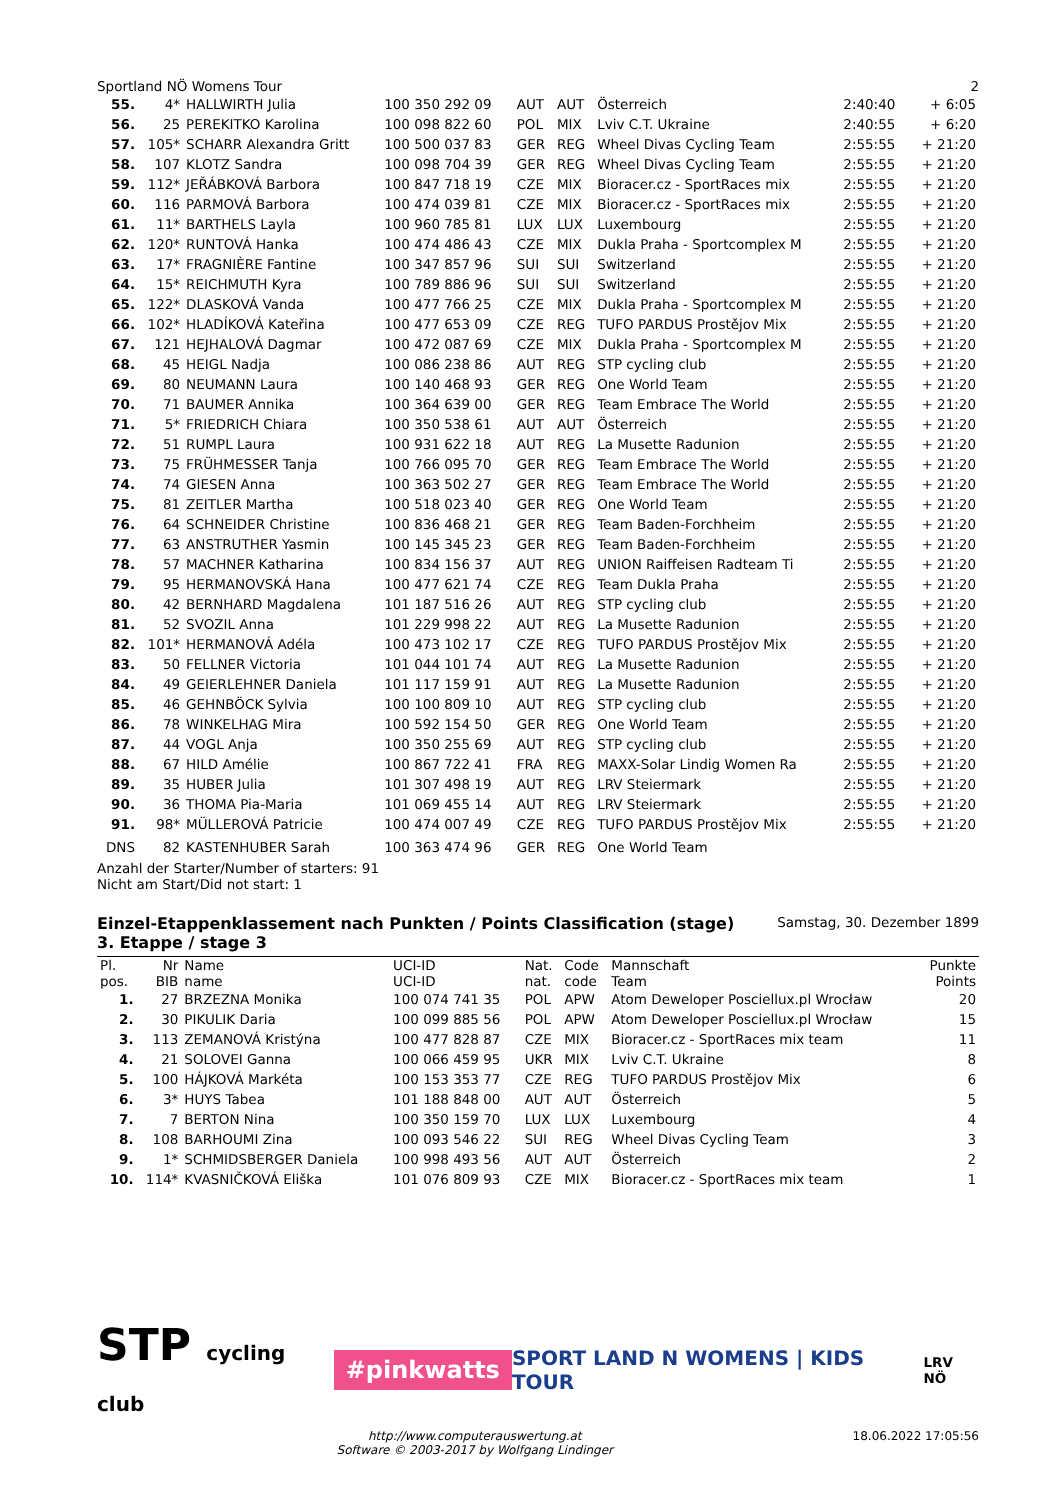Sportland NÖ Womens Tour 2
| 55. | 4* | HALLWIRTH Julia | 100 350 292 09 | AUT | AUT | Österreich | 2:40:40 | + 6:05 |
| 56. | 25 | PEREKITKO Karolina | 100 098 822 60 | POL | MIX | Lviv C.T. Ukraine | 2:40:55 | + 6:20 |
| 57. | 105* | SCHARR Alexandra Gritt | 100 500 037 83 | GER | REG | Wheel Divas Cycling Team | 2:55:55 | + 21:20 |
| 58. | 107 | KLOTZ Sandra | 100 098 704 39 | GER | REG | Wheel Divas Cycling Team | 2:55:55 | + 21:20 |
| 59. | 112* | JEŘÁBKOVÁ Barbora | 100 847 718 19 | CZE | MIX | Bioracer.cz - SportRaces mix | 2:55:55 | + 21:20 |
| 60. | 116 | PARMOVÁ Barbora | 100 474 039 81 | CZE | MIX | Bioracer.cz - SportRaces mix | 2:55:55 | + 21:20 |
| 61. | 11* | BARTHELS Layla | 100 960 785 81 | LUX | LUX | Luxembourg | 2:55:55 | + 21:20 |
| 62. | 120* | RUNTOVÁ Hanka | 100 474 486 43 | CZE | MIX | Dukla Praha - Sportcomplex M | 2:55:55 | + 21:20 |
| 63. | 17* | FRAGNIÈRE Fantine | 100 347 857 96 | SUI | SUI | Switzerland | 2:55:55 | + 21:20 |
| 64. | 15* | REICHMUTH Kyra | 100 789 886 96 | SUI | SUI | Switzerland | 2:55:55 | + 21:20 |
| 65. | 122* | DLASKOVÁ Vanda | 100 477 766 25 | CZE | MIX | Dukla Praha - Sportcomplex M | 2:55:55 | + 21:20 |
| 66. | 102* | HLADÍKOVÁ Kateřina | 100 477 653 09 | CZE | REG | TUFO PARDUS Prostějov Mix | 2:55:55 | + 21:20 |
| 67. | 121 | HEJHALOVÁ Dagmar | 100 472 087 69 | CZE | MIX | Dukla Praha - Sportcomplex M | 2:55:55 | + 21:20 |
| 68. | 45 | HEIGL Nadja | 100 086 238 86 | AUT | REG | STP cycling club | 2:55:55 | + 21:20 |
| 69. | 80 | NEUMANN Laura | 100 140 468 93 | GER | REG | One World Team | 2:55:55 | + 21:20 |
| 70. | 71 | BAUMER Annika | 100 364 639 00 | GER | REG | Team Embrace The World | 2:55:55 | + 21:20 |
| 71. | 5* | FRIEDRICH Chiara | 100 350 538 61 | AUT | AUT | Österreich | 2:55:55 | + 21:20 |
| 72. | 51 | RUMPL Laura | 100 931 622 18 | AUT | REG | La Musette Radunion | 2:55:55 | + 21:20 |
| 73. | 75 | FRÜHMESSER Tanja | 100 766 095 70 | GER | REG | Team Embrace The World | 2:55:55 | + 21:20 |
| 74. | 74 | GIESEN Anna | 100 363 502 27 | GER | REG | Team Embrace The World | 2:55:55 | + 21:20 |
| 75. | 81 | ZEITLER Martha | 100 518 023 40 | GER | REG | One World Team | 2:55:55 | + 21:20 |
| 76. | 64 | SCHNEIDER Christine | 100 836 468 21 | GER | REG | Team Baden-Forchheim | 2:55:55 | + 21:20 |
| 77. | 63 | ANSTRUTHER Yasmin | 100 145 345 23 | GER | REG | Team Baden-Forchheim | 2:55:55 | + 21:20 |
| 78. | 57 | MACHNER Katharina | 100 834 156 37 | AUT | REG | UNION Raiffeisen Radteam Ti | 2:55:55 | + 21:20 |
| 79. | 95 | HERMANOVSKÁ Hana | 100 477 621 74 | CZE | REG | Team Dukla Praha | 2:55:55 | + 21:20 |
| 80. | 42 | BERNHARD Magdalena | 101 187 516 26 | AUT | REG | STP cycling club | 2:55:55 | + 21:20 |
| 81. | 52 | SVOZIL Anna | 101 229 998 22 | AUT | REG | La Musette Radunion | 2:55:55 | + 21:20 |
| 82. | 101* | HERMANOVÁ Adéla | 100 473 102 17 | CZE | REG | TUFO PARDUS Prostějov Mix | 2:55:55 | + 21:20 |
| 83. | 50 | FELLNER Victoria | 101 044 101 74 | AUT | REG | La Musette Radunion | 2:55:55 | + 21:20 |
| 84. | 49 | GEIERLEHNER Daniela | 101 117 159 91 | AUT | REG | La Musette Radunion | 2:55:55 | + 21:20 |
| 85. | 46 | GEHNBÖCK Sylvia | 100 100 809 10 | AUT | REG | STP cycling club | 2:55:55 | + 21:20 |
| 86. | 78 | WINKELHAG Mira | 100 592 154 50 | GER | REG | One World Team | 2:55:55 | + 21:20 |
| 87. | 44 | VOGL Anja | 100 350 255 69 | AUT | REG | STP cycling club | 2:55:55 | + 21:20 |
| 88. | 67 | HILD Amélie | 100 867 722 41 | FRA | REG | MAXX-Solar Lindig Women Ra | 2:55:55 | + 21:20 |
| 89. | 35 | HUBER Julia | 101 307 498 19 | AUT | REG | LRV Steiermark | 2:55:55 | + 21:20 |
| 90. | 36 | THOMA Pia-Maria | 101 069 455 14 | AUT | REG | LRV Steiermark | 2:55:55 | + 21:20 |
| 91. | 98* | MÜLLEROVÁ Patricie | 100 474 007 49 | CZE | REG | TUFO PARDUS Prostějov Mix | 2:55:55 | + 21:20 |
| DNS | 82 | KASTENHUBER Sarah | 100 363 474 96 | GER | REG | One World Team | | |
Anzahl der Starter/Number of starters: 91
Nicht am Start/Did not start: 1
Einzel-Etappenklassement nach Punkten / Points Classification (stage) Samstag, 30. Dezember 1899
3. Etappe / stage 3
| Pl. pos. | Nr BIB | Name name | UCI-ID UCI-ID | Nat. nat. | Code code | Mannschaft Team | Punkte Points |
| --- | --- | --- | --- | --- | --- | --- | --- |
| 1. | 27 | BRZEZNA Monika | 100 074 741 35 | POL | APW | Atom Deweloper Posciellux.pl Wrocław | 20 |
| 2. | 30 | PIKULIK Daria | 100 099 885 56 | POL | APW | Atom Deweloper Posciellux.pl Wrocław | 15 |
| 3. | 113 | ZEMANOVÁ Kristýna | 100 477 828 87 | CZE | MIX | Bioracer.cz - SportRaces mix team | 11 |
| 4. | 21 | SOLOVEI Ganna | 100 066 459 95 | UKR | MIX | Lviv C.T. Ukraine | 8 |
| 5. | 100 | HÁJKOVÁ Markéta | 100 153 353 77 | CZE | REG | TUFO PARDUS Prostějov Mix | 6 |
| 6. | 3* | HUYS Tabea | 101 188 848 00 | AUT | AUT | Österreich | 5 |
| 7. | 7 | BERTON Nina | 100 350 159 70 | LUX | LUX | Luxembourg | 4 |
| 8. | 108 | BARHOUMI Zina | 100 093 546 22 | SUI | REG | Wheel Divas Cycling Team | 3 |
| 9. | 1* | SCHMIDSBERGER Daniela | 100 998 493 56 | AUT | AUT | Österreich | 2 |
| 10. | 114* | KVASNIČKOVÁ Eliška | 101 076 809 93 | CZE | MIX | Bioracer.cz - SportRaces mix team | 1 |
STP cycling club #pinkwatts SPORT LAND N WOMENS | KIDS TOUR LRV NÖ
http://www.computerauswertung.at
Software © 2003-2017 by Wolfgang Lindinger 18.06.2022 17:05:56